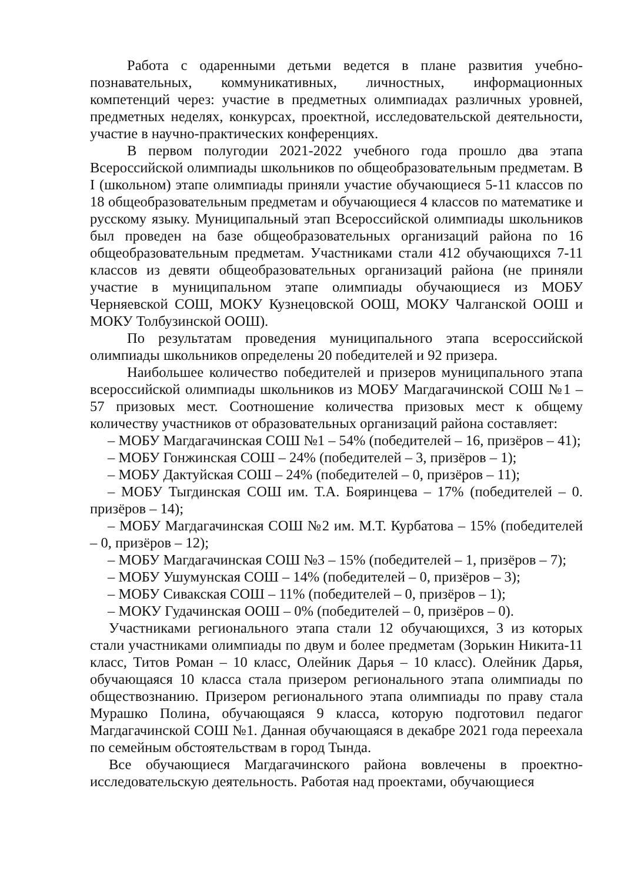Работа с одаренными детьми ведется в плане развития учебно-познавательных, коммуникативных, личностных, информационных компетенций через: участие в предметных олимпиадах различных уровней, предметных неделях, конкурсах, проектной, исследовательской деятельности, участие в научно-практических конференциях.
В первом полугодии 2021-2022 учебного года прошло два этапа Всероссийской олимпиады школьников по общеобразовательным предметам. В I (школьном) этапе олимпиады приняли участие обучающиеся 5-11 классов по 18 общеобразовательным предметам и обучающиеся 4 классов по математике и русскому языку. Муниципальный этап Всероссийской олимпиады школьников был проведен на базе общеобразовательных организаций района по 16 общеобразовательным предметам. Участниками стали 412 обучающихся 7-11 классов из девяти общеобразовательных организаций района (не приняли участие в муниципальном этапе олимпиады обучающиеся из МОБУ Черняевской СОШ, МОКУ Кузнецовской ООШ, МОКУ Чалганской ООШ и МОКУ Толбузинской ООШ).
По результатам проведения муниципального этапа всероссийской олимпиады школьников определены 20 победителей и 92 призера.
Наибольшее количество победителей и призеров муниципального этапа всероссийской олимпиады школьников из МОБУ Магдагачинской СОШ №1 – 57 призовых мест. Соотношение количества призовых мест к общему количеству участников от образовательных организаций района составляет:
– МОБУ Магдагачинская СОШ №1 – 54% (победителей – 16, призёров – 41);
– МОБУ Гонжинская СОШ – 24% (победителей – 3, призёров – 1);
– МОБУ Дактуйская СОШ – 24% (победителей – 0, призёров – 11);
– МОБУ Тыгдинская СОШ им. Т.А. Бояринцева – 17% (победителей – 0. призёров – 14);
– МОБУ Магдагачинская СОШ №2 им. М.Т. Курбатова – 15% (победителей – 0, призёров – 12);
– МОБУ Магдагачинская СОШ №3 – 15% (победителей – 1, призёров – 7);
– МОБУ Ушумунская СОШ – 14% (победителей – 0, призёров – 3);
– МОБУ Сивакская СОШ – 11% (победителей – 0, призёров – 1);
– МОКУ Гудачинская ООШ – 0% (победителей – 0, призёров – 0).
Участниками регионального этапа стали 12 обучающихся, 3 из которых стали участниками олимпиады по двум и более предметам (Зорькин Никита-11 класс, Титов Роман – 10 класс, Олейник Дарья – 10 класс). Олейник Дарья, обучающаяся 10 класса стала призером регионального этапа олимпиады по обществознанию. Призером регионального этапа олимпиады по праву стала Мурашко Полина, обучающаяся 9 класса, которую подготовил педагог Магдагачинской СОШ №1. Данная обучающаяся в декабре 2021 года переехала по семейным обстоятельствам в город Тында.
Все обучающиеся Магдагачинского района вовлечены в проектно-исследовательскую деятельность. Работая над проектами, обучающиеся